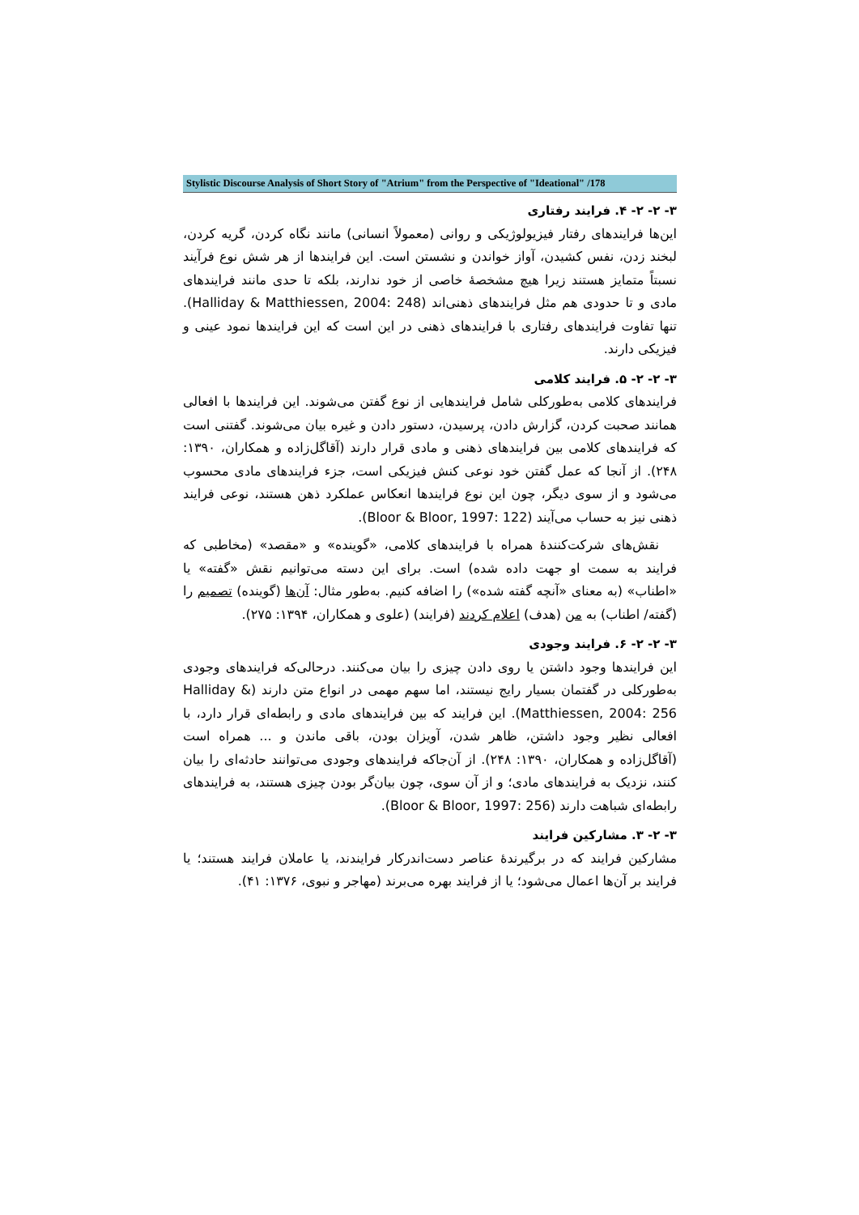Stylistic Discourse Analysis of Short Story of "Atrium" from the Perspective of "Ideational" /178
۳- ۲- ۲- ۴. فرایند رفتاری
این‌ها فرایندهای رفتار فیزیولوژیکی و روانی (معمولاً انسانی) مانند نگاه کردن، گریه کردن، لبخند زدن، نفس کشیدن، آواز خواندن و نشستن است. این فرایندها از هر شش نوع فرآیند نسبتاً متمایز هستند زیرا هیچ مشخصهٔ خاصی از خود ندارند، بلکه تا حدی مانند فرایندهای مادی و تا حدودی هم مثل فرایندهای ذهنی‌اند (Halliday & Matthiessen, 2004: 248). تنها تفاوت فرایندهای رفتاری با فرایندهای ذهنی در این است که این فرایندها نمود عینی و فیزیکی دارند.
۳- ۲- ۲- ۵. فرایند کلامی
فرایندهای کلامی به‌طورکلی شامل فرایندهایی از نوع گفتن می‌شوند. این فرایندها با افعالی همانند صحبت کردن، گزارش دادن، پرسیدن، دستور دادن و غیره بیان می‌شوند. گفتنی است که فرایندهای کلامی بین فرایندهای ذهنی و مادی قرار دارند (آقاگل‌زاده و همکاران، ۱۳۹۰: ۲۴۸). از آنجا که عمل گفتن خود نوعی کنش فیزیکی است، جزء فرایندهای مادی محسوب می‌شود و از سوی دیگر، چون این نوع فرایندها انعکاس عملکرد ذهن هستند، نوعی فرایند ذهنی نیز به حساب می‌آیند (Bloor & Bloor, 1997: 122).
نقش‌های شرکت‌کنندهٔ همراه با فرایندهای کلامی، «گوینده» و «مقصد» (مخاطبی که فرایند به سمت او جهت داده شده) است. برای این دسته می‌توانیم نقش «گفته» یا «اطناب» (به معنای «آنچه گفته شده») را اضافه کنیم. به‌طور مثال: آن‌ها (گوینده) تصمیم را (گفته/ اطناب) به من (هدف) اعلام کردند (فرایند) (علوی و همکاران، ۱۳۹۴: ۲۷۵).
۳- ۲- ۲- ۶. فرایند وجودی
این فرایندها وجود داشتن یا روی دادن چیزی را بیان می‌کنند. درحالی‌که فرایندهای وجودی به‌طورکلی در گفتمان بسیار رایج نیستند، اما سهم مهمی در انواع متن دارند (Halliday & Matthiessen, 2004: 256). این فرایند که بین فرایندهای مادی و رابطه‌ای قرار دارد، با افعالی نظیر وجود داشتن، ظاهر شدن، آویزان بودن، باقی ماندن و ... همراه است (آقاگل‌زاده و همکاران، ۱۳۹۰: ۲۴۸). از آن‌جاکه فرایندهای وجودی می‌توانند حادثه‌ای را بیان کنند، نزدیک به فرایندهای مادی؛ و از آن سوی، چون بیان‌گر بودن چیزی هستند، به فرایندهای رابطه‌ای شباهت دارند (Bloor & Bloor, 1997: 256).
۳- ۲- ۳. مشارکین فرایند
مشارکین فرایند که در برگیرندهٔ عناصر دست‌اندرکار فرایندند، یا عاملان فرایند هستند؛ یا فرایند بر آن‌ها اعمال می‌شود؛ یا از فرایند بهره می‌برند (مهاجر و نبوی، ۱۳۷۶: ۴۱).